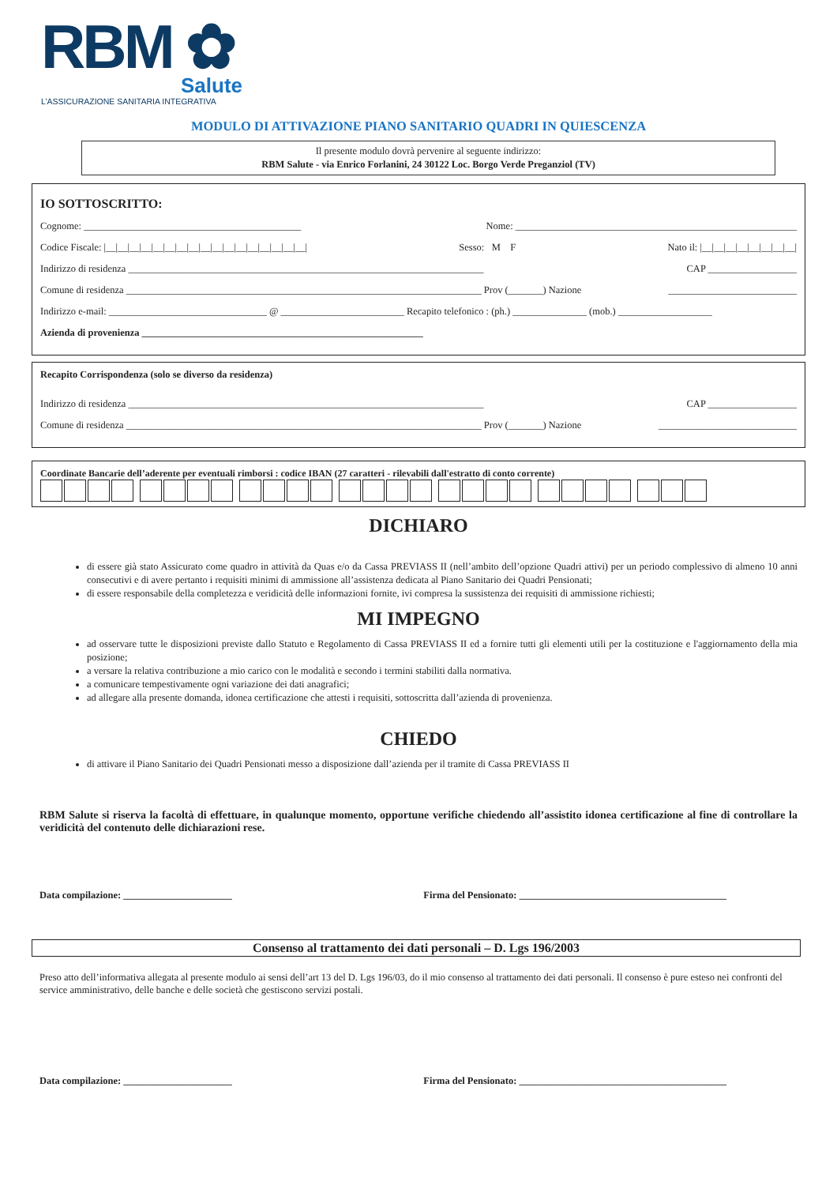RBM ✿
Salute
L’ASSICURAZIONE SANITARIA INTEGRATIVA
MODULO DI ATTIVAZIONE PIANO SANITARIO QUADRI IN QUIESCENZA
Il presente modulo dovrà pervenire al seguente indirizzo:
RBM Salute - via Enrico Forlanini, 24 30122 Loc. Borgo Verde Preganziol (TV)
IO SOTTOSCRITTO:
Cognome: ____________________________________________ Nome: _________________________________________________________
Codice Fiscale: |__|__|__|__|__|__|__|__|__|__|__|__|__|__|__|__|__| Sesso: M F Nato il: |__|__|__|__|__|__|__|__|
Indirizzo di residenza ________________________________________________________________________ CAP __________________
Comune di residenza ________________________________________________________________________ Prov (_______) Nazione __________________________
Indirizzo e-mail: ________________________________ @ _________________________ Recapito telefonico : (ph.) _______________ (mob.) ___________________
Azienda di provenienza _________________________________________________________
Recapito Corrispondenza (solo se diverso da residenza)
Indirizzo di residenza ________________________________________________________________________ CAP __________________
Comune di residenza ________________________________________________________________________ Prov (_______) Nazione ____________________________
Coordinate Bancarie dell’aderente per eventuali rimborsi : codice IBAN (27 caratteri - rilevabili dall'estratto di conto corrente)
DICHIARO
di essere già stato Assicurato come quadro in attività da Quas e/o da Cassa PREVIASS II (nell’ambito dell’opzione Quadri attivi) per un periodo complessivo di almeno 10 anni consecutivi e di avere pertanto i requisiti minimi di ammissione all’assistenza dedicata al Piano Sanitario dei Quadri Pensionati;
di essere responsabile della completezza e veridicità delle informazioni fornite, ivi compresa la sussistenza dei requisiti di ammissione richiesti;
MI IMPEGNO
ad osservare tutte le disposizioni previste dallo Statuto e Regolamento di Cassa PREVIASS II ed a fornire tutti gli elementi utili per la costituzione e l'aggiornamento della mia posizione;
a versare la relativa contribuzione a mio carico con le modalità e secondo i termini stabiliti dalla normativa.
a comunicare tempestivamente ogni variazione dei dati anagrafici;
ad allegare alla presente domanda, idonea certificazione che attesti i requisiti, sottoscritta dall’azienda di provenienza.
CHIEDO
di attivare il Piano Sanitario dei Quadri Pensionati messo a disposizione dall’azienda per il tramite di Cassa PREVIASS II
RBM Salute si riserva la facoltà di effettuare, in qualunque momento, opportune verifiche chiedendo all’assistito idonea certificazione al fine di controllare la veridicità del contenuto delle dichiarazioni rese.
Data compilazione: ______________________ Firma del Pensionato: __________________________________________
Consenso al trattamento dei dati personali – D. Lgs 196/2003
Preso atto dell’informativa allegata al presente modulo ai sensi dell’art 13 del D. Lgs 196/03, do il mio consenso al trattamento dei dati personali. Il consenso è pure esteso nei confronti del service amministrativo, delle banche e delle società che gestiscono servizi postali.
Data compilazione: ______________________ Firma del Pensionato: __________________________________________